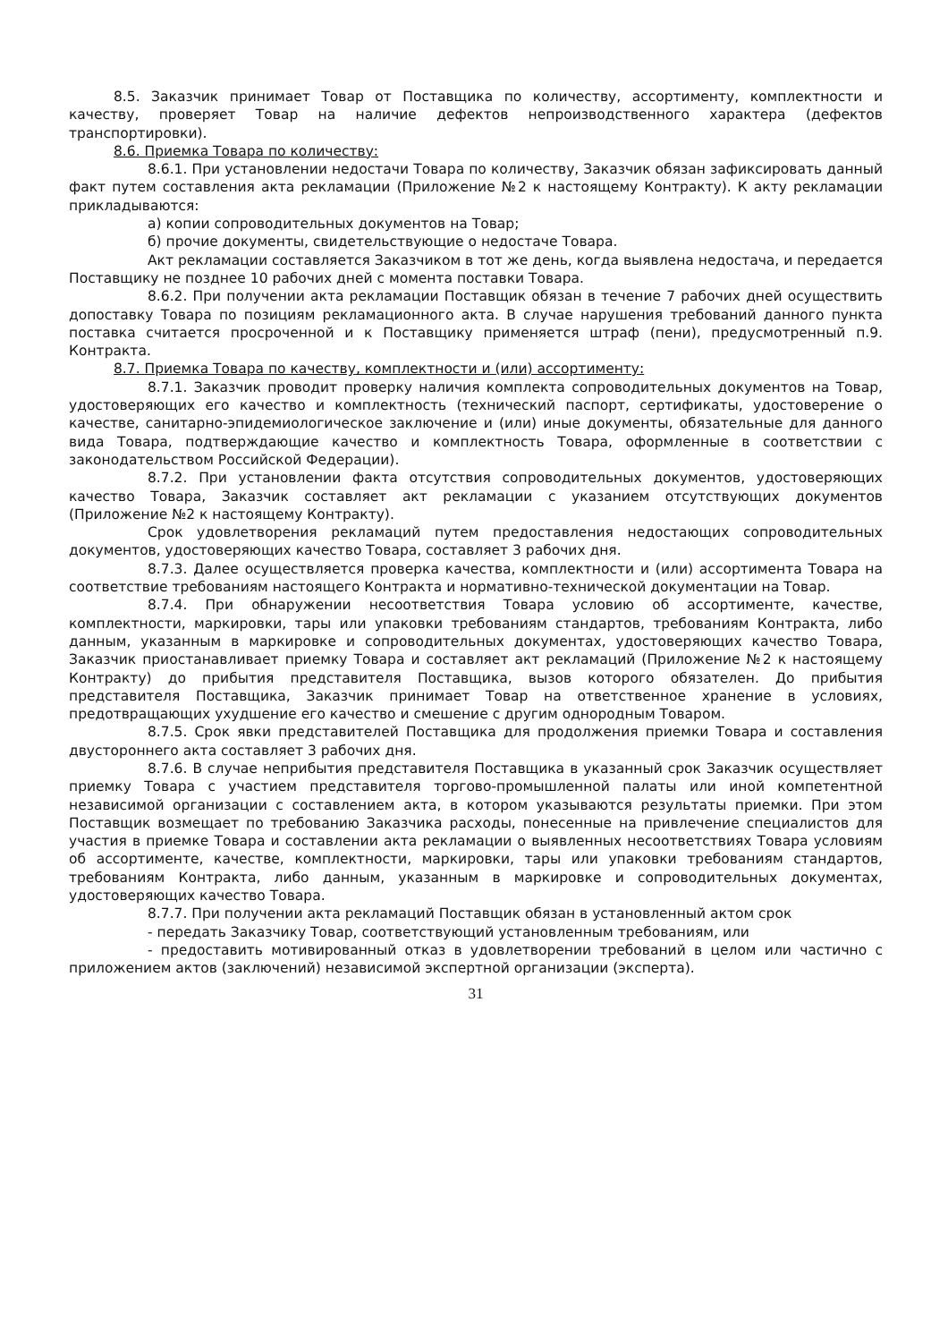8.5. Заказчик принимает Товар от Поставщика по количеству, ассортименту, комплектности и качеству, проверяет Товар на наличие дефектов непроизводственного характера (дефектов транспортировки).
8.6. Приемка Товара по количеству:
8.6.1. При установлении недостачи Товара по количеству, Заказчик обязан зафиксировать данный факт путем составления акта рекламации (Приложение №2 к настоящему Контракту). К акту рекламации прикладываются:
а) копии сопроводительных документов на Товар;
б) прочие документы, свидетельствующие о недостаче Товара.
Акт рекламации составляется Заказчиком в тот же день, когда выявлена недостача, и передается Поставщику не позднее 10 рабочих дней с момента поставки Товара.
8.6.2. При получении акта рекламации Поставщик обязан в течение 7 рабочих дней осуществить допоставку Товара по позициям рекламационного акта. В случае нарушения требований данного пункта поставка считается просроченной и к Поставщику применяется штраф (пени), предусмотренный п.9. Контракта.
8.7. Приемка Товара по качеству, комплектности и (или) ассортименту:
8.7.1. Заказчик проводит проверку наличия комплекта сопроводительных документов на Товар, удостоверяющих его качество и комплектность (технический паспорт, сертификаты, удостоверение о качестве, санитарно-эпидемиологическое заключение и (или) иные документы, обязательные для данного вида Товара, подтверждающие качество и комплектность Товара, оформленные в соответствии с законодательством Российской Федерации).
8.7.2. При установлении факта отсутствия сопроводительных документов, удостоверяющих качество Товара, Заказчик составляет акт рекламации с указанием отсутствующих документов (Приложение №2 к настоящему Контракту).
Срок удовлетворения рекламаций путем предоставления недостающих сопроводительных документов, удостоверяющих качество Товара, составляет 3 рабочих дня.
8.7.3. Далее осуществляется проверка качества, комплектности и (или) ассортимента Товара на соответствие требованиям настоящего Контракта и нормативно-технической документации на Товар.
8.7.4. При обнаружении несоответствия Товара условию об ассортименте, качестве, комплектности, маркировки, тары или упаковки требованиям стандартов, требованиям Контракта, либо данным, указанным в маркировке и сопроводительных документах, удостоверяющих качество Товара, Заказчик приостанавливает приемку Товара и составляет акт рекламаций (Приложение №2 к настоящему Контракту) до прибытия представителя Поставщика, вызов которого обязателен. До прибытия представителя Поставщика, Заказчик принимает Товар на ответственное хранение в условиях, предотвращающих ухудшение его качество и смешение с другим однородным Товаром.
8.7.5. Срок явки представителей Поставщика для продолжения приемки Товара и составления двустороннего акта составляет 3 рабочих дня.
8.7.6. В случае неприбытия представителя Поставщика в указанный срок Заказчик осуществляет приемку Товара с участием представителя торгово-промышленной палаты или иной компетентной независимой организации с составлением акта, в котором указываются результаты приемки. При этом Поставщик возмещает по требованию Заказчика расходы, понесенные на привлечение специалистов для участия в приемке Товара и составлении акта рекламации о выявленных несоответствиях Товара условиям об ассортименте, качестве, комплектности, маркировки, тары или упаковки требованиям стандартов, требованиям Контракта, либо данным, указанным в маркировке и сопроводительных документах, удостоверяющих качество Товара.
8.7.7. При получении акта рекламаций Поставщик обязан в установленный актом срок
- передать Заказчику Товар, соответствующий установленным требованиям, или
- предоставить мотивированный отказ в удовлетворении требований в целом или частично с приложением актов (заключений) независимой экспертной организации (эксперта).
31